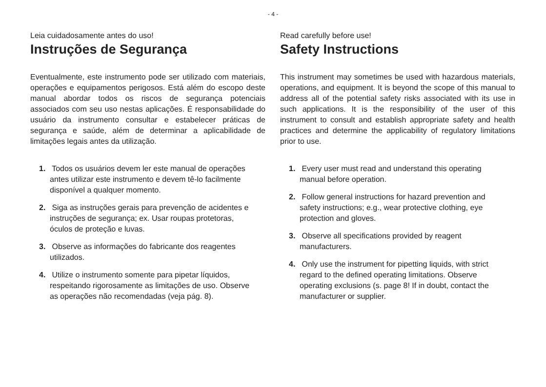- 4 -
Leia cuidadosamente antes do uso!
Instruções de Segurança
Eventualmente, este instrumento pode ser utilizado com materiais, operações e equipamentos perigosos. Está além do escopo deste manual abordar todos os riscos de segurança potenciais associados com seu uso nestas aplicações. É responsabilidade do usuário da instrumento consultar e estabelecer práticas de segurança e saúde, além de determinar a aplicabilidade de limitações legais antes da utilização.
1. Todos os usuários devem ler este manual de operações antes utilizar este instrumento e devem tê-lo facilmente disponível a qualquer momento.
2. Siga as instruções gerais para prevenção de acidentes e instruções de segurança; ex. Usar roupas protetoras, óculos de proteção e luvas.
3. Observe as informações do fabricante dos reagentes utilizados.
4. Utilize o instrumento somente para pipetar líquidos, respeitando rigorosamente as limitações de uso. Observe as operações não recomendadas (veja pág. 8).
Read carefully before use!
Safety Instructions
This instrument may sometimes be used with hazardous materials, operations, and equipment. It is beyond the scope of this manual to address all of the potential safety risks associated with its use in such applications. It is the responsibility of the user of this instrument to consult and establish appropriate safety and health practices and determine the applicability of regulatory limitations prior to use.
1. Every user must read and understand this operating manual before operation.
2. Follow general instructions for hazard prevention and safety instructions; e.g., wear protective clothing, eye protection and gloves.
3. Observe all specifications provided by reagent manufacturers.
4. Only use the instrument for pipetting liquids, with strict regard to the defined operating limitations. Observe operating exclusions (s. page 8! If in doubt, contact the manufacturer or supplier.